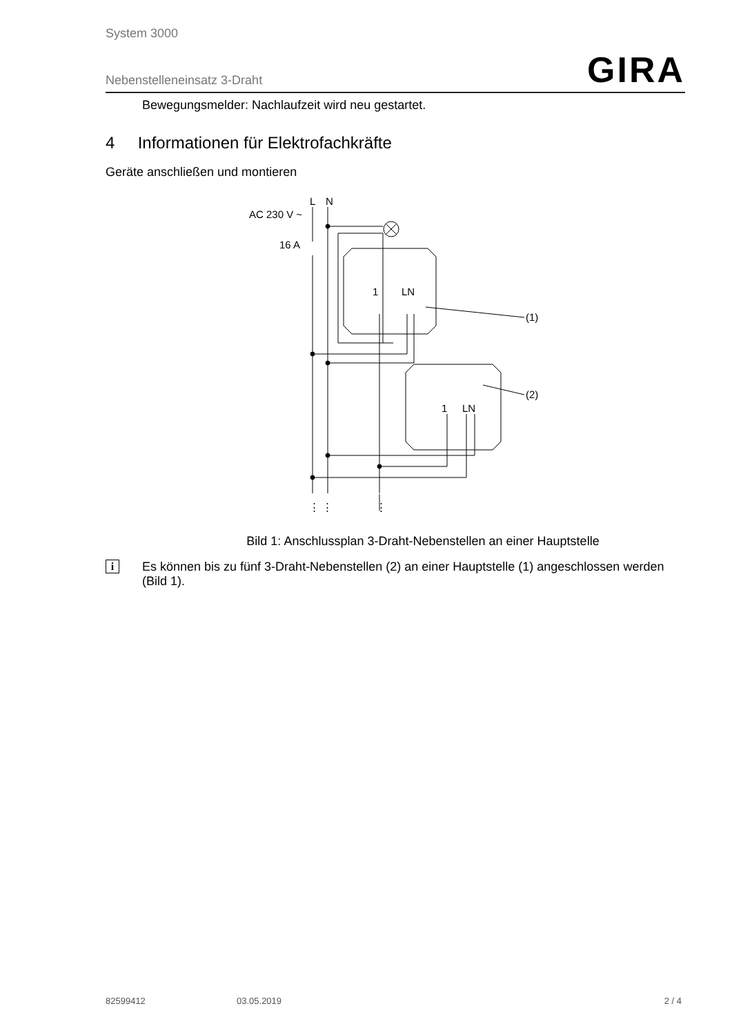System 3000
Nebenstelleneinsatz 3-Draht GIRA
Bewegungsmelder: Nachlaufzeit wird neu gestartet.
4 Informationen für Elektrofachkräfte
Geräte anschließen und montieren
L
N
AC 230 V ~
16 A
1
LN
1
LN
(1)
(2)
⋮ ⋮
⋮
Bild 1: Anschlussplan 3-Draht-Nebenstellen an einer Hauptstelle
i
Es können bis zu fünf 3-Draht-Nebenstellen (2) an einer Hauptstelle (1) angeschlossen werden (Bild 1).
82599412 03.05.2019 2 / 4